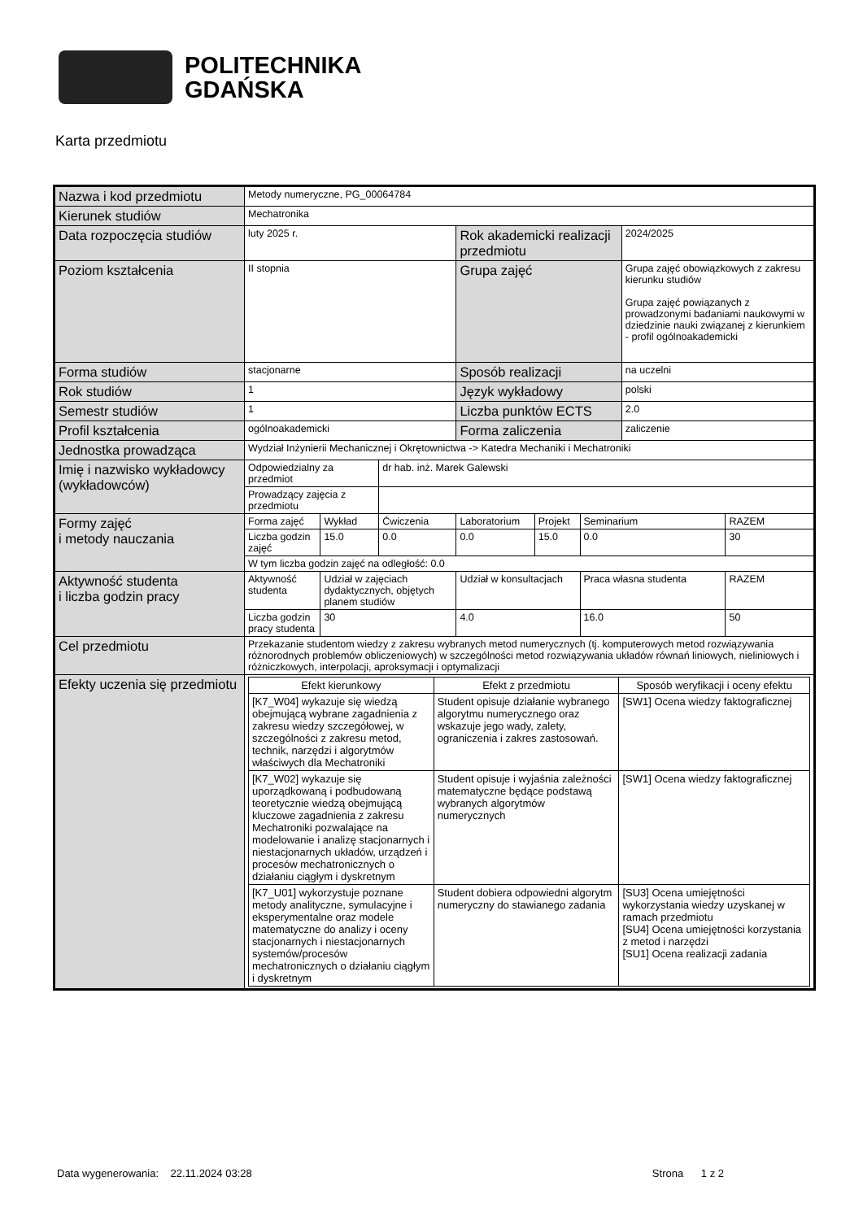POLITECHNIKA
GDAŃSKA
Karta przedmiotu
| Nazwa i kod przedmiotu | Metody numeryczne, PG_00064784 | | | | | | | |
| Kierunek studiów | Mechatronika | | | | | | | |
| Data rozpoczęcia studiów | luty 2025 r. | | | Rok akademicki realizacji przedmiotu | | | 2024/2025 | |
| Poziom kształcenia | II stopnia | | | Grupa zajęć | | | Grupa zajęć obowiązkowych z zakresu kierunku studiów Grupa zajęć powiązanych z prowadzonymi badaniami naukowymi w dziedzinie nauki związanej z kierunkiem - profil ogólnoakademicki | |
| Forma studiów | stacjonarne | | | Sposób realizacji | | | na uczelni | |
| Rok studiów | 1 | | | Język wykładowy | | | polski | |
| Semestr studiów | 1 | | | Liczba punktów ECTS | | | 2.0 | |
| Profil kształcenia | ogólnoakademicki | | | Forma zaliczenia | | | zaliczenie | |
| Jednostka prowadząca | Wydział Inżynierii Mechanicznej i Okrętownictwa -> Katedra Mechaniki i Mechatroniki | | | | | | | |
| Imię i nazwisko wykładowcy (wykładowców) | Odpowiedzialny za przedmiot | | dr hab. inż. Marek Galewski | | | | | |
| | Prowadzący zajęcia z przedmiotu | | | | | | | |
| Formy zajęć i metody nauczania | Forma zajęć | Wykład | Ćwiczenia | Laboratorium | Projekt | Seminarium | | RAZEM |
| | Liczba godzin zajęć | 15.0 | 0.0 | 0.0 | 15.0 | 0.0 | | 30 |
| | W tym liczba godzin zajęć na odległość: 0.0 | | | | | | | |
| Aktywność studenta i liczba godzin pracy | Aktywność studenta | Udział w zajęciach dydaktycznych, objętych planem studiów | | Udział w konsultacjach | | Praca własna studenta | | RAZEM |
| | Liczba godzin pracy studenta | 30 | | 4.0 | | 16.0 | | 50 |
| Cel przedmiotu | Przekazanie studentom wiedzy z zakresu wybranych metod numerycznych (tj. komputerowych metod rozwiązywania różnorodnych problemów obliczeniowych) w szczególności metod rozwiązywania układów równań liniowych, nieliniowych i różniczkowych, interpolacji, aproksymacji i optymalizacji | | | | | | | |
| Efekty uczenia się przedmiotu | / Efekt kierunkowy / Efekt z przedmiotu / Sposób weryfikacji i oceny efektu / / [K7_W04] wykazuje się wiedzą obejmującą wybrane zagadnienia z zakresu wiedzy szczegółowej, w szczególności z zakresu metod, technik, narzędzi i algorytmów właściwych dla Mechatroniki / Student opisuje działanie wybranego algorytmu numerycznego oraz wskazuje jego wady, zalety, ograniczenia i zakres zastosowań. / [SW1] Ocena wiedzy faktograficznej / / [K7_W02] wykazuje się uporządkowaną i podbudowaną teoretycznie wiedzą obejmującą kluczowe zagadnienia z zakresu Mechatroniki pozwalające na modelowanie i analizę stacjonarnych i niestacjonarnych układów, urządzeń i procesów mechatronicznych o działaniu ciągłym i dyskretnym / Student opisuje i wyjaśnia zależności matematyczne będące podstawą wybranych algorytmów numerycznych / [SW1] Ocena wiedzy faktograficznej / / [K7_U01] wykorzystuje poznane metody analityczne, symulacyjne i eksperymentalne oraz modele matematyczne do analizy i oceny stacjonarnych i niestacjonarnych systemów/procesów mechatronicznych o działaniu ciągłym i dyskretnym / Student dobiera odpowiedni algorytm numeryczny do stawianego zadania / [SU3] Ocena umiejętności wykorzystania wiedzy uzyskanej w ramach przedmiotu [SU4] Ocena umiejętności korzystania z metod i narzędzi [SU1] Ocena realizacji zadania / | | | | | | | |
Data wygenerowania: 22.11.2024 03:28 Strona 1 z 2